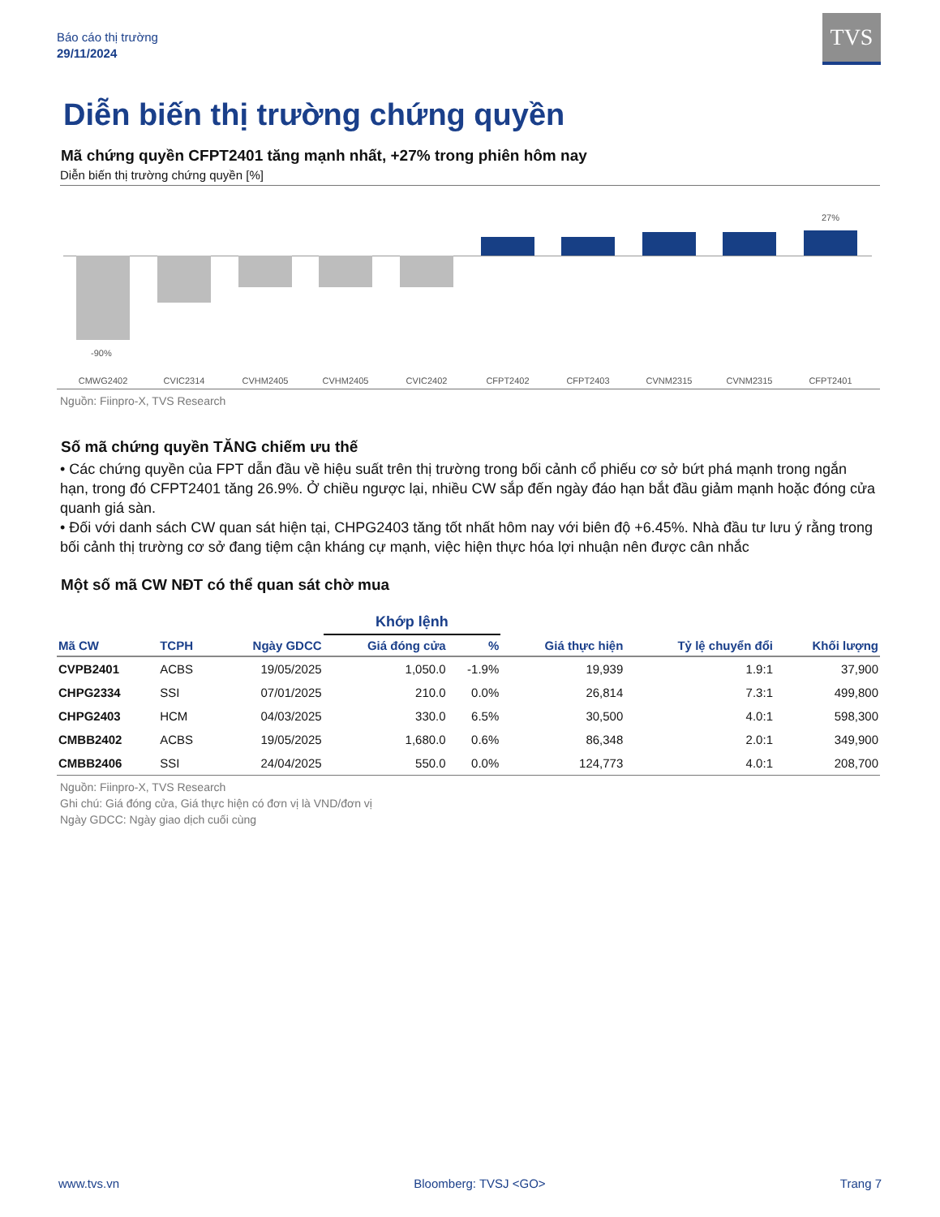Báo cáo thị trường
29/11/2024
TVS
Diễn biến thị trường chứng quyền
Mã chứng quyền CFPT2401 tăng mạnh nhất, +27% trong phiên hôm nay
Diễn biến thị trường chứng quyền [%]
-90%
27%
CMWG2402 CVIC2314 CVHM2405 CVHM2405 CVIC2402 CFPT2402 CFPT2403 CVNM2315 CVNM2315 CFPT2401
Nguồn: Fiinpro-X, TVS Research
Số mã chứng quyền TĂNG chiếm ưu thế
• Các chứng quyền của FPT dẫn đầu về hiệu suất trên thị trường trong bối cảnh cổ phiếu cơ sở bứt phá mạnh trong ngắn hạn, trong đó CFPT2401 tăng 26.9%. Ở chiều ngược lại, nhiều CW sắp đến ngày đáo hạn bắt đầu giảm mạnh hoặc đóng cửa quanh giá sàn.
• Đối với danh sách CW quan sát hiện tại, CHPG2403 tăng tốt nhất hôm nay với biên độ +6.45%. Nhà đầu tư lưu ý rằng trong bối cảnh thị trường cơ sở đang tiệm cận kháng cự mạnh, việc hiện thực hóa lợi nhuận nên được cân nhắc
Một số mã CW NĐT có thể quan sát chờ mua
| | | | Khớp lệnh | | | | |
| --- | --- | --- | --- | --- | --- | --- | --- |
| Mã CW | TCPH | Ngày GDCC | Giá đóng cửa | % | Giá thực hiện | Tỷ lệ chuyển đổi | Khối lượng |
| CVPB2401 | ACBS | 19/05/2025 | 1,050.0 | -1.9% | 19,939 | 1.9:1 | 37,900 |
| CHPG2334 | SSI | 07/01/2025 | 210.0 | 0.0% | 26,814 | 7.3:1 | 499,800 |
| CHPG2403 | HCM | 04/03/2025 | 330.0 | 6.5% | 30,500 | 4.0:1 | 598,300 |
| CMBB2402 | ACBS | 19/05/2025 | 1,680.0 | 0.6% | 86,348 | 2.0:1 | 349,900 |
| CMBB2406 | SSI | 24/04/2025 | 550.0 | 0.0% | 124,773 | 4.0:1 | 208,700 |
Nguồn: Fiinpro-X, TVS Research
Ghi chú: Giá đóng cửa, Giá thực hiện có đơn vị là VND/đơn vị
Ngày GDCC: Ngày giao dịch cuối cùng
www.tvs.vn Bloomberg: TVSJ <GO> Trang 7